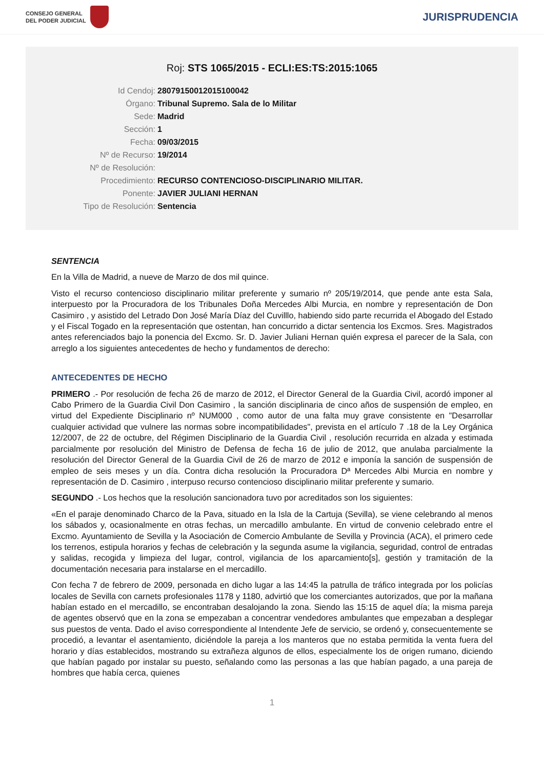CONSEJO GENERAL
DEL PODER JUDICIAL
JURISPRUDENCIA
Roj: STS 1065/2015 - ECLI:ES:TS:2015:1065
Id Cendoj: 28079150012015100042
Órgano: Tribunal Supremo. Sala de lo Militar
Sede: Madrid
Sección: 1
Fecha: 09/03/2015
Nº de Recurso: 19/2014
Nº de Resolución:
Procedimiento: RECURSO CONTENCIOSO-DISCIPLINARIO MILITAR.
Ponente: JAVIER JULIANI HERNAN
Tipo de Resolución: Sentencia
SENTENCIA
En la Villa de Madrid, a nueve de Marzo de dos mil quince.
Visto el recurso contencioso disciplinario militar preferente y sumario nº 205/19/2014, que pende ante esta Sala, interpuesto por la Procuradora de los Tribunales Doña Mercedes Albi Murcia, en nombre y representación de Don Casimiro , y asistido del Letrado Don José María Díaz del Cuvilllo, habiendo sido parte recurrida el Abogado del Estado y el Fiscal Togado en la representación que ostentan, han concurrido a dictar sentencia los Excmos. Sres. Magistrados antes referenciados bajo la ponencia del Excmo. Sr. D. Javier Juliani Hernan quién expresa el parecer de la Sala, con arreglo a los siguientes antecedentes de hecho y fundamentos de derecho:
ANTECEDENTES DE HECHO
PRIMERO .- Por resolución de fecha 26 de marzo de 2012, el Director General de la Guardia Civil, acordó imponer al Cabo Primero de la Guardia Civil Don Casimiro , la sanción disciplinaria de cinco años de suspensión de empleo, en virtud del Expediente Disciplinario nº NUM000 , como autor de una falta muy grave consistente en "Desarrollar cualquier actividad que vulnere las normas sobre incompatibilidades", prevista en el artículo 7 .18 de la Ley Orgánica 12/2007, de 22 de octubre, del Régimen Disciplinario de la Guardia Civil , resolución recurrida en alzada y estimada parcialmente por resolución del Ministro de Defensa de fecha 16 de julio de 2012, que anulaba parcialmente la resolución del Director General de la Guardia Civil de 26 de marzo de 2012 e imponía la sanción de suspensión de empleo de seis meses y un día. Contra dicha resolución la Procuradora Dª Mercedes Albi Murcia en nombre y representación de D. Casimiro , interpuso recurso contencioso disciplinario militar preferente y sumario.
SEGUNDO .- Los hechos que la resolución sancionadora tuvo por acreditados son los siguientes:
«En el paraje denominado Charco de la Pava, situado en la Isla de la Cartuja (Sevilla), se viene celebrando al menos los sábados y, ocasionalmente en otras fechas, un mercadillo ambulante. En virtud de convenio celebrado entre el Excmo. Ayuntamiento de Sevilla y la Asociación de Comercio Ambulante de Sevilla y Provincia (ACA), el primero cede los terrenos, estipula horarios y fechas de celebración y la segunda asume la vigilancia, seguridad, control de entradas y salidas, recogida y limpieza del lugar, control, vigilancia de los aparcamiento[s], gestión y tramitación de la documentación necesaria para instalarse en el mercadillo.
Con fecha 7 de febrero de 2009, personada en dicho lugar a las 14:45 la patrulla de tráfico integrada por los policías locales de Sevilla con carnets profesionales 1178 y 1180, advirtió que los comerciantes autorizados, que por la mañana habían estado en el mercadillo, se encontraban desalojando la zona. Siendo las 15:15 de aquel día; la misma pareja de agentes observó que en la zona se empezaban a concentrar vendedores ambulantes que empezaban a desplegar sus puestos de venta. Dado el aviso correspondiente al Intendente Jefe de servicio, se ordenó y, consecuentemente se procedió, a levantar el asentamiento, diciéndole la pareja a los manteros que no estaba permitida la venta fuera del horario y días establecidos, mostrando su extrañeza algunos de ellos, especialmente los de origen rumano, diciendo que habían pagado por instalar su puesto, señalando como las personas a las que habían pagado, a una pareja de hombres que había cerca, quienes
1